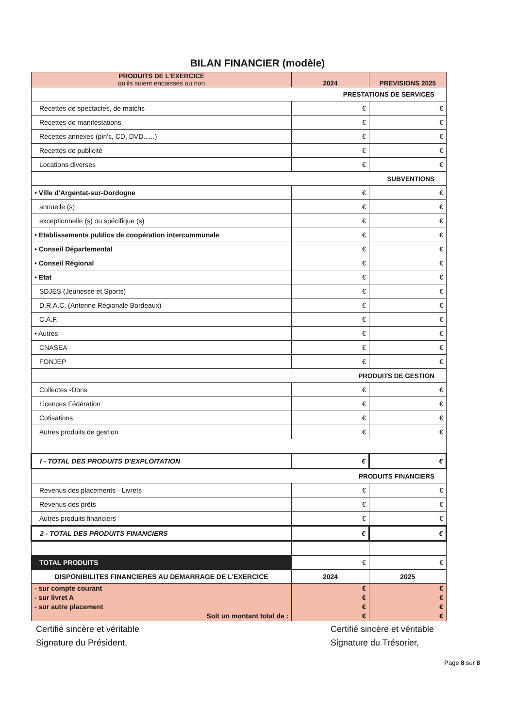BILAN FINANCIER (modèle)
| PRODUITS DE L'EXERCICE qu'ils soient encaissés ou non | 2024 | PREVISIONS 2025 |
| --- | --- | --- |
| PRESTATIONS DE SERVICES | | |
| Recettes de spectacles, de matchs | € | € |
| Recettes de manifestations | € | € |
| Recettes annexes (pin's, CD, DVD......) | € | € |
| Recettes de publicité | € | € |
| Locations diverses | € | € |
| SUBVENTIONS | | |
| • Ville d'Argentat-sur-Dordogne | € | € |
| annuelle (s) | € | € |
| exceptionnelle (s) ou spécifique (s) | € | € |
| • Etablissements publics de coopération intercommunale | € | € |
| • Conseil Départemental | € | € |
| • Conseil Régional | € | € |
| • Etat | € | € |
| SDJES (Jeunesse et Sports) | € | € |
| D.R.A.C. (Antenne Régionale Bordeaux) | € | € |
| C.A.F. | € | € |
| • Autres | € | € |
| CNASEA | € | € |
| FONJEP | € | € |
| PRODUITS DE GESTION | | |
| Collectes -Dons | € | € |
| Licences Fédération | € | € |
| Cotisations | € | € |
| Autres produits de gestion | € | € |
| I - TOTAL DES PRODUITS D'EXPLOITATION | € | € |
| PRODUITS FINANCIERS | | |
| Revenus des placements - Livrets | € | € |
| Revenus des prêts | € | € |
| Autres produits financiers | € | € |
| 2 - TOTAL DES PRODUITS FINANCIERS | € | € |
| TOTAL PRODUITS | € | € |
| DISPONIBILITES FINANCIERES AU DEMARRAGE DE L'EXERCICE | 2024 | 2025 |
| - sur compte courant - sur livret A - sur autre placement Soit un montant total de : | € € € € | € € € € |
Certifié sincère et véritable
Signature du Président,
Certifié sincère et véritable
Signature du Trésorier,
Page 8 sur 8